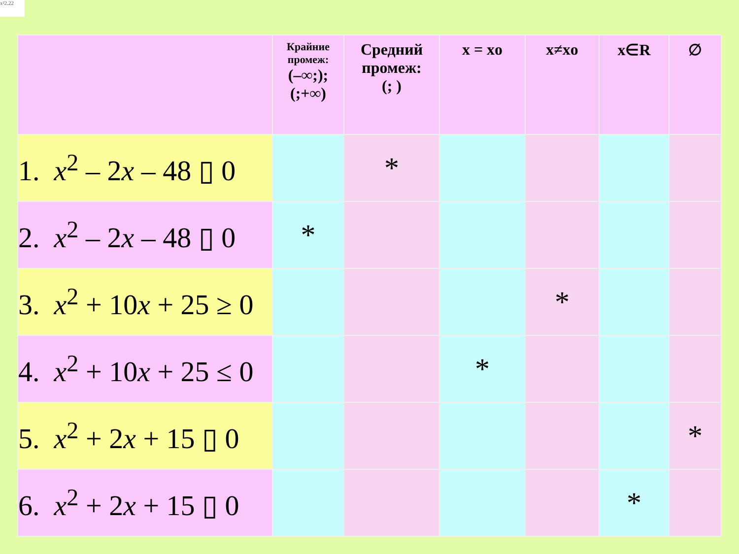x²2.22
| | Крайние промеж: (–∞;); (;+∞) | Средний промеж: (; ) | x = xo | x≠xo | x∈R | ∅ |
| --- | --- | --- | --- | --- | --- | --- |
| 1. x<sup>2</sup> – 2 x – 48 ▯ 0 | | * | | | | |
| 2. x<sup>2</sup> – 2 x – 48 ▯ 0 | * | | | | | |
| 3. x<sup>2</sup> + 10 x + 25 ≥ 0 | | | | * | | |
| 4. x<sup>2</sup> + 10 x + 25 ≤ 0 | | | * | | | |
| 5. x<sup>2</sup> + 2 x + 15 ▯ 0 | | | | | | * |
| 6. x<sup>2</sup> + 2 x + 15 ▯ 0 | | | | | * | |